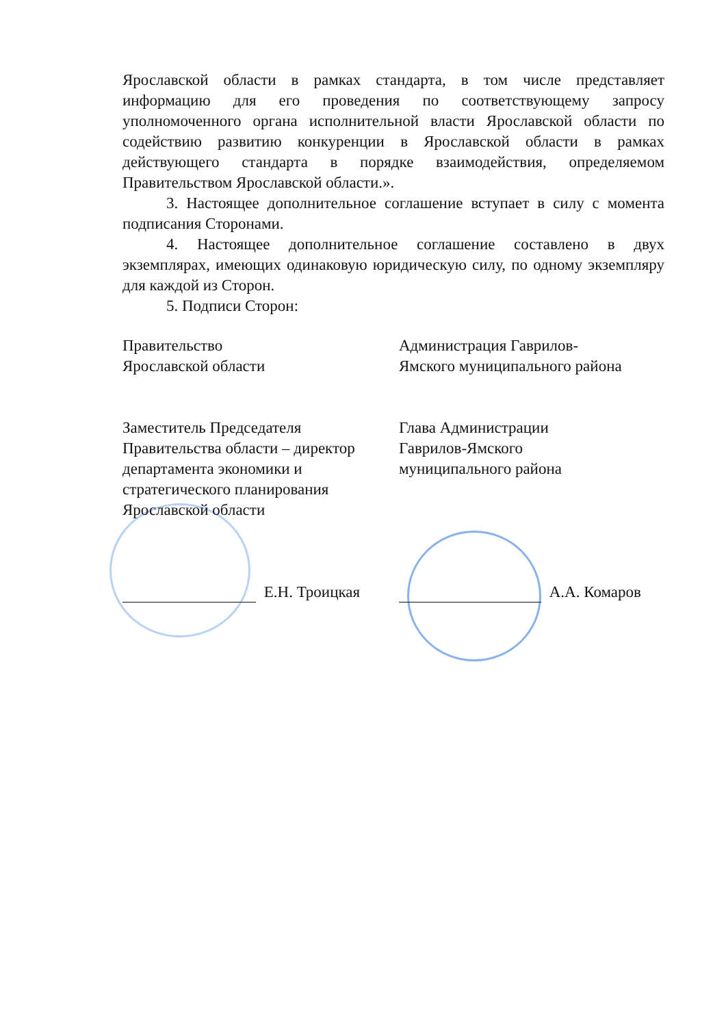Ярославской области в рамках стандарта, в том числе представляет информацию для его проведения по соответствующему запросу уполномоченного органа исполнительной власти Ярославской области по содействию развитию конкуренции в Ярославской области в рамках действующего стандарта в порядке взаимодействия, определяемом Правительством Ярославской области.».
3. Настоящее дополнительное соглашение вступает в силу с момента подписания Сторонами.
4. Настоящее дополнительное соглашение составлено в двух экземплярах, имеющих одинаковую юридическую силу, по одному экземпляру для каждой из Сторон.
5. Подписи Сторон:
Правительство
Ярославской области
Заместитель Председателя
Правительства области – директор
департамента экономики и
стратегического планирования
Ярославской области
Е.Н. Троицкая
Администрация Гаврилов-
Ямского муниципального района
Глава Администрации
Гаврилов-Ямского
муниципального района
А.А. Комаров